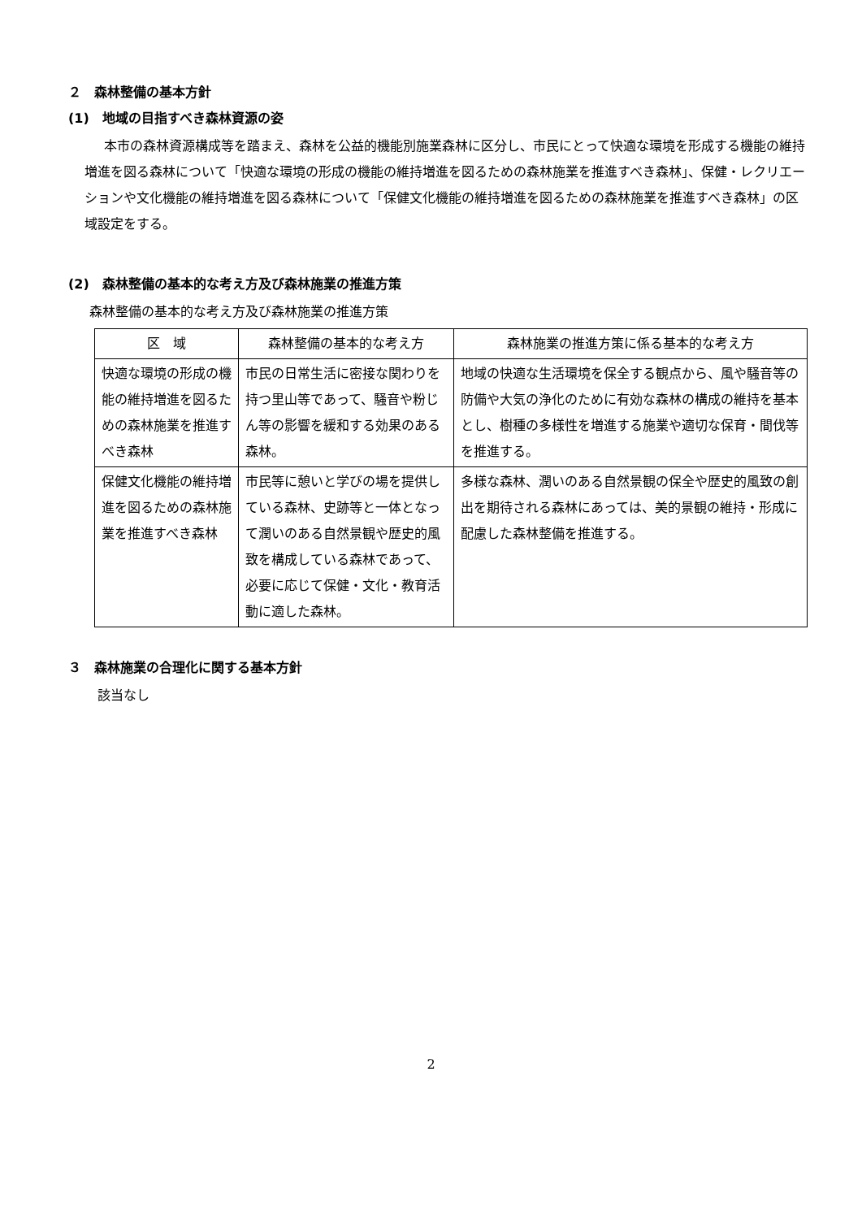２　森林整備の基本方針
(1)　地域の目指すべき森林資源の姿
本市の森林資源構成等を踏まえ、森林を公益的機能別施業森林に区分し、市民にとって快適な環境を形成する機能の維持増進を図る森林について「快適な環境の形成の機能の維持増進を図るための森林施業を推進すべき森林」、保健・レクリエーションや文化機能の維持増進を図る森林について「保健文化機能の維持増進を図るための森林施業を推進すべき森林」の区域設定をする。
(2)　森林整備の基本的な考え方及び森林施業の推進方策
森林整備の基本的な考え方及び森林施業の推進方策
| 区 域 | 森林整備の基本的な考え方 | 森林施業の推進方策に係る基本的な考え方 |
| --- | --- | --- |
| 快適な環境の形成の機能の維持増進を図るための森林施業を推進すべき森林 | 市民の日常生活に密接な関わりを持つ里山等であって、騒音や粉じん等の影響を緩和する効果のある森林。 | 地域の快適な生活環境を保全する観点から、風や騒音等の防備や大気の浄化のために有効な森林の構成の維持を基本とし、樹種の多様性を増進する施業や適切な保育・間伐等を推進する。 |
| 保健文化機能の維持増進を図るための森林施業を推進すべき森林 | 市民等に憩いと学びの場を提供している森林、史跡等と一体となって潤いのある自然景観や歴史的風致を構成している森林であって、必要に応じて保健・文化・教育活動に適した森林。 | 多様な森林、潤いのある自然景観の保全や歴史的風致の創出を期待される森林にあっては、美的景観の維持・形成に配慮した森林整備を推進する。 |
３　森林施業の合理化に関する基本方針
該当なし
2